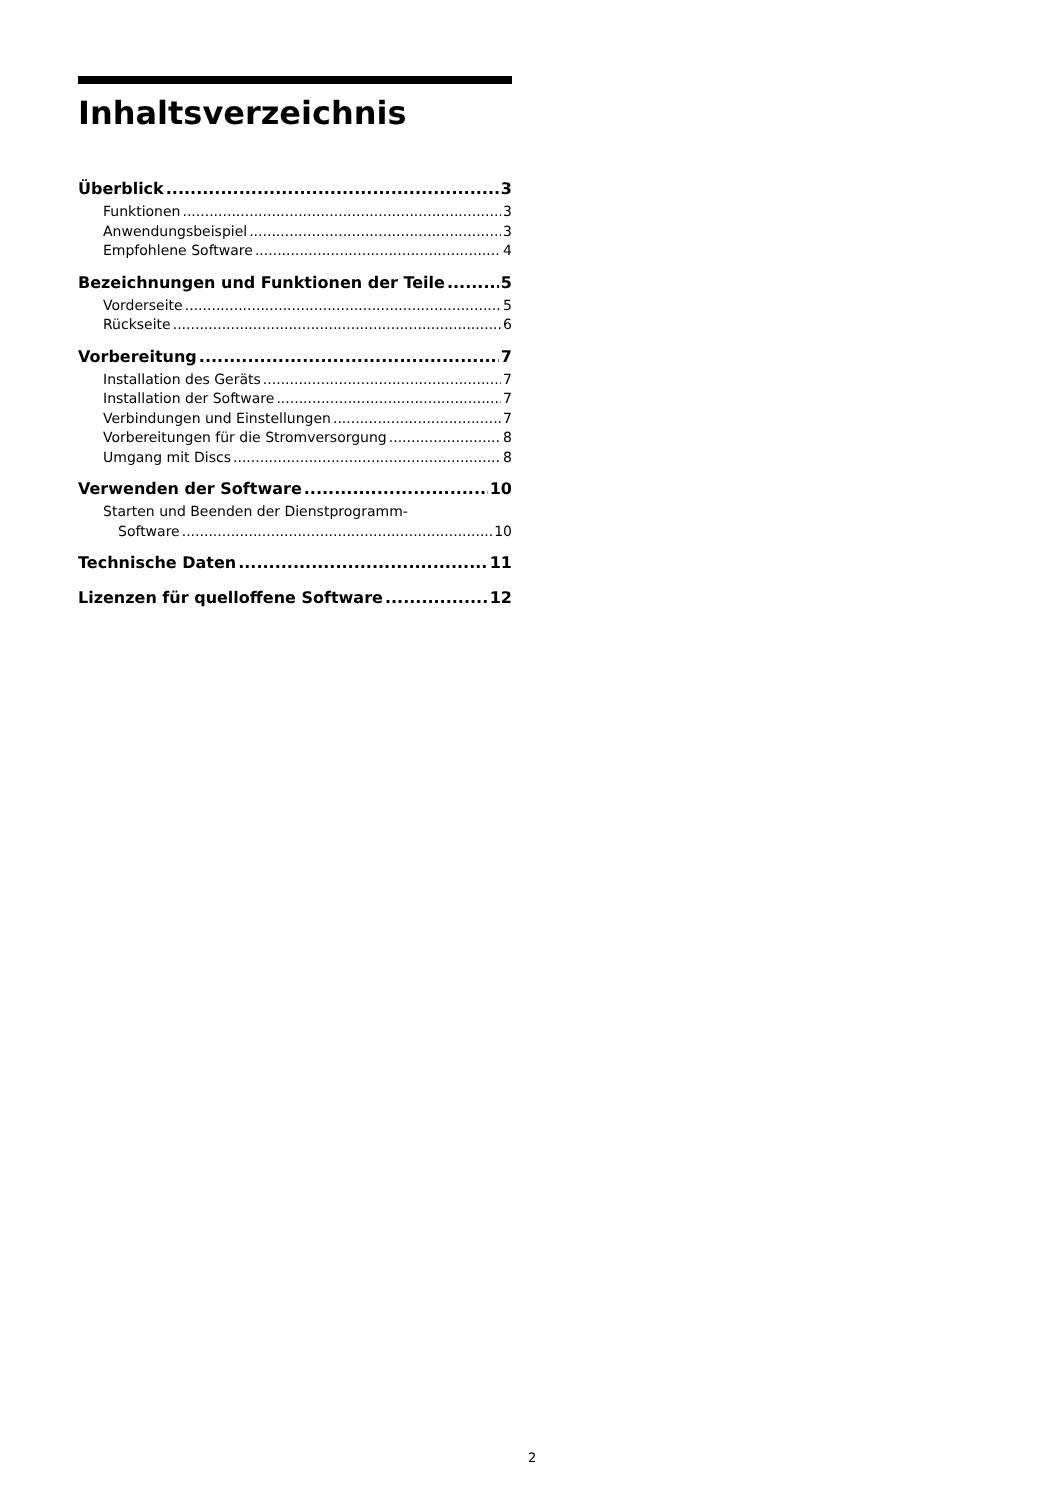Inhaltsverzeichnis
Überblick 3
Funktionen 3
Anwendungsbeispiel 3
Empfohlene Software 4
Bezeichnungen und Funktionen der Teile 5
Vorderseite 5
Rückseite 6
Vorbereitung 7
Installation des Geräts 7
Installation der Software 7
Verbindungen und Einstellungen 7
Vorbereitungen für die Stromversorgung 8
Umgang mit Discs 8
Verwenden der Software 10
Starten und Beenden der Dienstprogramm-
Software 10
Technische Daten 11
Lizenzen für quelloffene Software 12
2